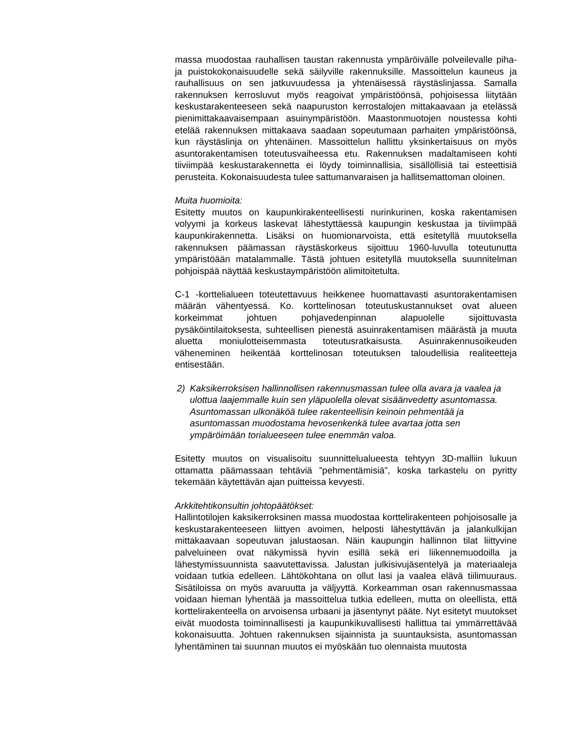massa muodostaa rauhallisen taustan rakennusta ympäröivälle polveilevalle piha- ja puistokokonaisuudelle sekä säilyville rakennuksille. Massoittelun kauneus ja rauhallisuus on sen jatkuvuudessa ja yhtenäisessä räystäslinjassa. Samalla rakennuksen kerrosluvut myös reagoivat ympäristöönsä, pohjoisessa liitytään keskustarakenteeseen sekä naapuruston kerrostalojen mittakaavaan ja etelässä pienimittakaavaisempaan asuinympäristöön. Maastonmuotojen noustessa kohti etelää rakennuksen mittakaava saadaan sopeutumaan parhaiten ympäristöönsä, kun räystäslinja on yhtenäinen. Massoittelun hallittu yksinkertaisuus on myös asuntorakentamisen toteutusvaiheessa etu. Rakennuksen madaltamiseen kohti tiiviimpää keskustarakennetta ei löydy toiminnallisia, sisällöllisiä tai esteettisiä perusteita. Kokonaisuudesta tulee sattumanvaraisen ja hallitsemattoman oloinen.
Muita huomioita:
Esitetty muutos on kaupunkirakenteellisesti nurinkurinen, koska rakentamisen volyymi ja korkeus laskevat lähestyttäessä kaupungin keskustaa ja tiiviimpää kaupunkirakennetta. Lisäksi on huomionarvoista, että esitetyllä muutoksella rakennuksen päämassan räystäskorkeus sijoittuu 1960-luvulla toteutunutta ympäristöään matalammalle. Tästä johtuen esitetyllä muutoksella suunnitelman pohjoispää näyttää keskustaympäristöön alimitoitetulta.
C-1 -korttelialueen toteutettavuus heikkenee huomattavasti asuntorakentamisen määrän vähentyessä. Ko. korttelinosan toteutuskustannukset ovat alueen korkeimmat johtuen pohjavedenpinnan alapuolelle sijoittuvasta pysäköintilaitoksesta, suhteellisen pienestä asuinrakentamisen määrästä ja muuta aluetta moniulotteisemmasta toteutusratkaisusta. Asuinrakennusoikeuden väheneminen heikentää korttelinosan toteutuksen taloudellisia realiteetteja entisestään.
2) Kaksikerroksisen hallinnollisen rakennusmassan tulee olla avara ja vaalea ja ulottua laajemmalle kuin sen yläpuolella olevat sisäänvedetty asuntomassa. Asuntomassan ulkonäköä tulee rakenteellisin keinoin pehmentää ja asuntomassan muodostama hevosenkenkä tulee avartaa jotta sen ympäröimään torialueeseen tulee enemmän valoa.
Esitetty muutos on visualisoitu suunnittelualueesta tehtyyn 3D-malliin lukuun ottamatta päämassaan tehtäviä ”pehmentämisiä”, koska tarkastelu on pyritty tekemään käytettävän ajan puitteissa kevyesti.
Arkkitehtikonsultin johtopäätökset:
Hallintotilojen kaksikerroksinen massa muodostaa korttelirakenteen pohjoisosalle ja keskustarakenteeseen liittyen avoimen, helposti lähestyttävän ja jalankulkijan mittakaavaan sopeutuvan jalustaosan. Näin kaupungin hallinnon tilat liittyvine palveluineen ovat näkymissä hyvin esillä sekä eri liikennemuodoilla ja lähestymissuunnista saavutettavissa. Jalustan julkisivujäsentelyä ja materiaaleja voidaan tutkia edelleen. Lähtökohtana on ollut lasi ja vaalea elävä tiilimuuraus. Sisätiloissa on myös avaruutta ja väljyyttä. Korkeamman osan rakennusmassaa voidaan hieman lyhentää ja massoittelua tutkia edelleen, mutta on oleellista, että korttelirakenteella on arvoisensa urbaani ja jäsentynyt pääte. Nyt esitetyt muutokset eivät muodosta toiminnallisesti ja kaupunkikuvallisesti hallittua tai ymmärrettävää kokonaisuutta. Johtuen rakennuksen sijainnista ja suuntauksista, asuntomassan lyhentäminen tai suunnan muutos ei myöskään tuo olennaista muutosta